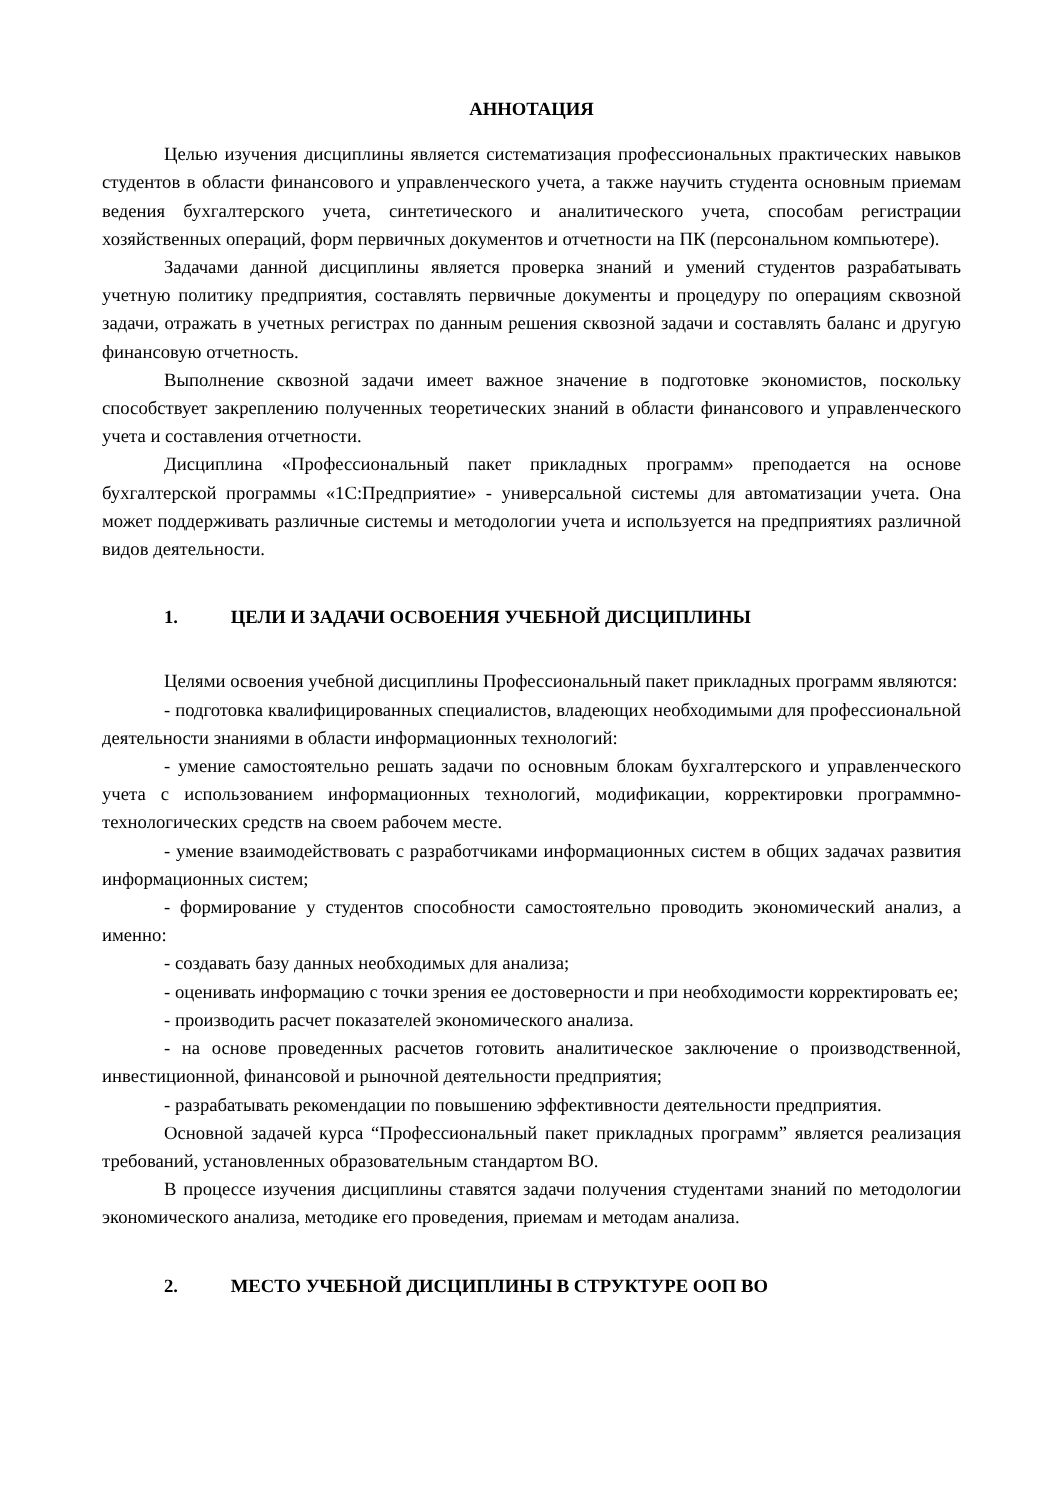АННОТАЦИЯ
Целью изучения дисциплины является систематизация профессиональных практических навыков студентов в области финансового и управленческого учета, а также научить студента основным приемам ведения бухгалтерского учета, синтетического и аналитического учета, способам регистрации хозяйственных операций, форм первичных документов и отчетности на ПК (персональном компьютере).
Задачами данной дисциплины является проверка знаний и умений студентов разрабатывать учетную политику предприятия, составлять первичные документы и процедуру по операциям сквозной задачи, отражать в учетных регистрах по данным решения сквозной задачи и составлять баланс и другую финансовую отчетность.
Выполнение сквозной задачи имеет важное значение в подготовке экономистов, поскольку способствует закреплению полученных теоретических знаний в области финансового и управленческого учета и составления отчетности.
Дисциплина «Профессиональный пакет прикладных программ» преподается на основе бухгалтерской программы «1С:Предприятие» - универсальной системы для автоматизации учета. Она может поддерживать различные системы и методологии учета и используется на предприятиях различной видов деятельности.
1. ЦЕЛИ И ЗАДАЧИ ОСВОЕНИЯ УЧЕБНОЙ ДИСЦИПЛИНЫ
Целями освоения учебной дисциплины Профессиональный пакет прикладных программ являются:
- подготовка квалифицированных специалистов, владеющих необходимыми для профессиональной деятельности знаниями в области информационных технологий:
- умение самостоятельно решать задачи по основным блокам бухгалтерского и управленческого учета с использованием информационных технологий, модификации, корректировки программно-технологических средств на своем рабочем месте.
- умение взаимодействовать с разработчиками информационных систем в общих задачах развития информационных систем;
- формирование у студентов способности самостоятельно проводить экономический анализ, а именно:
- создавать базу данных необходимых для анализа;
- оценивать информацию с точки зрения ее достоверности и при необходимости корректировать ее;
- производить расчет показателей экономического анализа.
- на основе проведенных расчетов готовить аналитическое заключение о производственной, инвестиционной, финансовой и рыночной деятельности предприятия;
- разрабатывать рекомендации по повышению эффективности деятельности предприятия.
Основной задачей курса “Профессиональный пакет прикладных программ” является реализация требований, установленных образовательным стандартом ВО.
В процессе изучения дисциплины ставятся задачи получения студентами знаний по методологии экономического анализа, методике его проведения, приемам и методам анализа.
2. МЕСТО УЧЕБНОЙ ДИСЦИПЛИНЫ В СТРУКТУРЕ ООП ВО